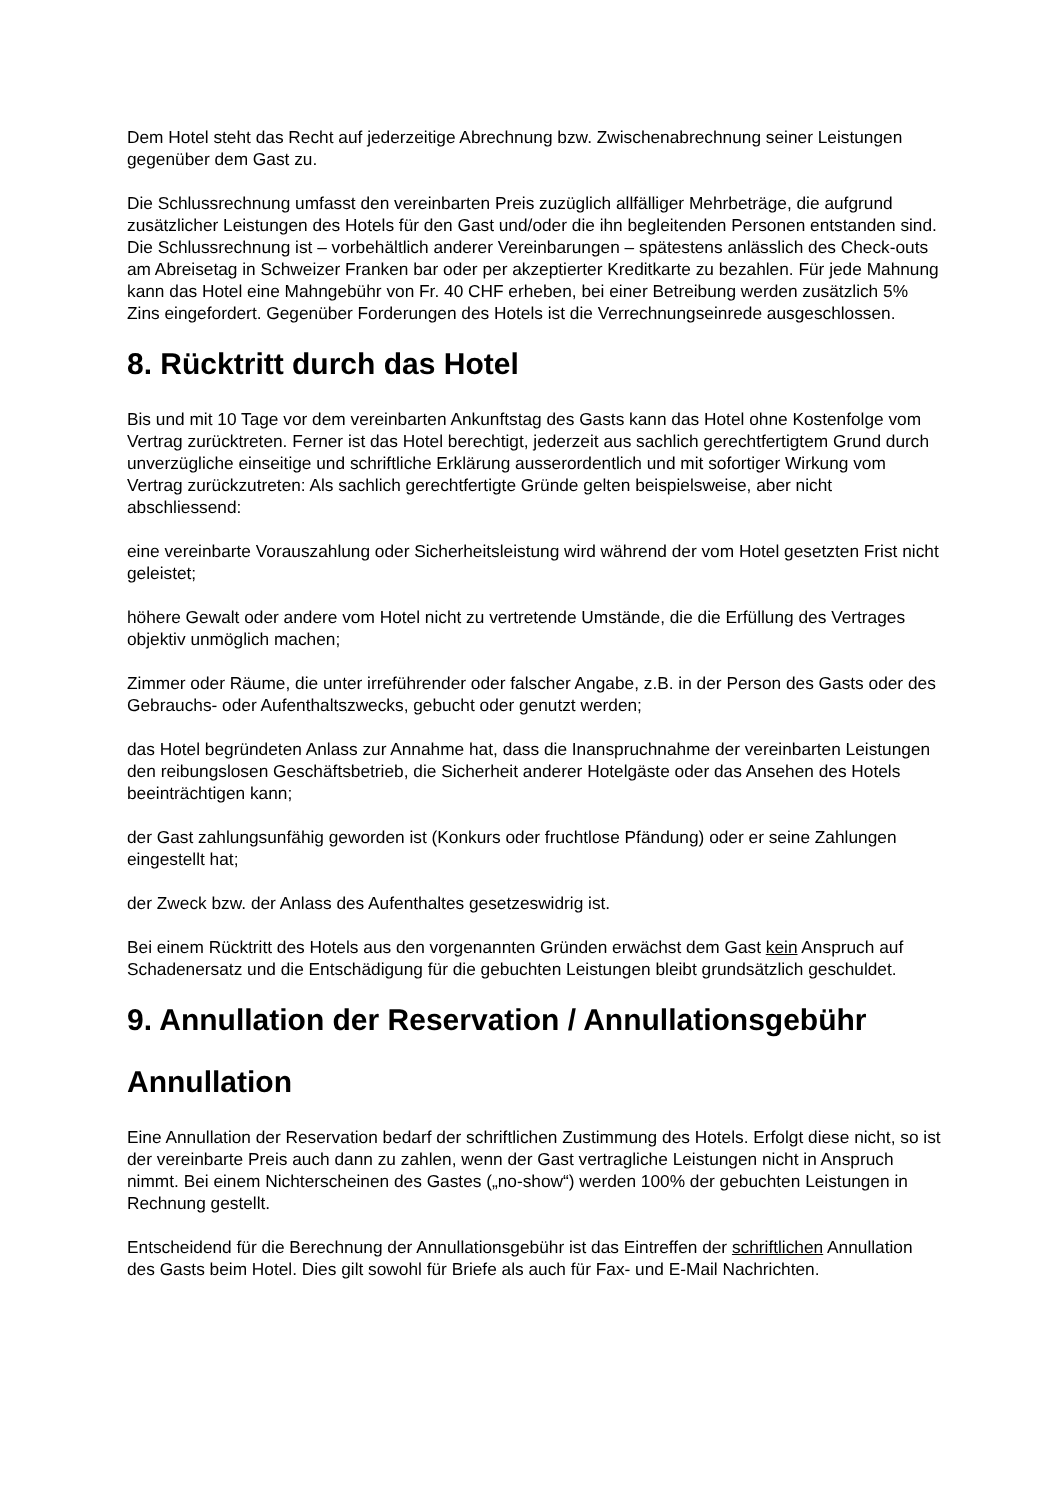Dem Hotel steht das Recht auf jederzeitige Abrechnung bzw. Zwischenabrechnung seiner Leistungen gegenüber dem Gast zu.
Die Schlussrechnung umfasst den vereinbarten Preis zuzüglich allfälliger Mehrbeträge, die aufgrund zusätzlicher Leistungen des Hotels für den Gast und/oder die ihn begleitenden Personen entstanden sind. Die Schlussrechnung ist – vorbehältlich anderer Vereinbarungen – spätestens anlässlich des Check-outs am Abreisetag in Schweizer Franken bar oder per akzeptierter Kreditkarte zu bezahlen. Für jede Mahnung kann das Hotel eine Mahngebühr von Fr. 40 CHF erheben, bei einer Betreibung werden zusätzlich 5% Zins eingefordert. Gegenüber Forderungen des Hotels ist die Verrechnungseinrede ausgeschlossen.
8. Rücktritt durch das Hotel
Bis und mit 10 Tage vor dem vereinbarten Ankunftstag des Gasts kann das Hotel ohne Kostenfolge vom Vertrag zurücktreten. Ferner ist das Hotel berechtigt, jederzeit aus sachlich gerechtfertigtem Grund durch unverzügliche einseitige und schriftliche Erklärung ausserordentlich und mit sofortiger Wirkung vom Vertrag zurückzutreten: Als sachlich gerechtfertigte Gründe gelten beispielsweise, aber nicht abschliessend:
eine vereinbarte Vorauszahlung oder Sicherheitsleistung wird während der vom Hotel gesetzten Frist nicht geleistet;
höhere Gewalt oder andere vom Hotel nicht zu vertretende Umstände, die die Erfüllung des Vertrages objektiv unmöglich machen;
Zimmer oder Räume, die unter irreführender oder falscher Angabe, z.B. in der Person des Gasts oder des Gebrauchs- oder Aufenthaltszwecks, gebucht oder genutzt werden;
das Hotel begründeten Anlass zur Annahme hat, dass die Inanspruchnahme der vereinbarten Leistungen den reibungslosen Geschäftsbetrieb, die Sicherheit anderer Hotelgäste oder das Ansehen des Hotels beeinträchtigen kann;
der Gast zahlungsunfähig geworden ist (Konkurs oder fruchtlose Pfändung) oder er seine Zahlungen eingestellt hat;
der Zweck bzw. der Anlass des Aufenthaltes gesetzeswidrig ist.
Bei einem Rücktritt des Hotels aus den vorgenannten Gründen erwächst dem Gast kein Anspruch auf Schadenersatz und die Entschädigung für die gebuchten Leistungen bleibt grundsätzlich geschuldet.
9. Annullation der Reservation / Annullationsgebühr
Annullation
Eine Annullation der Reservation bedarf der schriftlichen Zustimmung des Hotels. Erfolgt diese nicht, so ist der vereinbarte Preis auch dann zu zahlen, wenn der Gast vertragliche Leistungen nicht in Anspruch nimmt. Bei einem Nichterscheinen des Gastes („no-show“) werden 100% der gebuchten Leistungen in Rechnung gestellt.
Entscheidend für die Berechnung der Annullationsgebühr ist das Eintreffen der schriftlichen Annullation des Gasts beim Hotel. Dies gilt sowohl für Briefe als auch für Fax- und E-Mail Nachrichten.